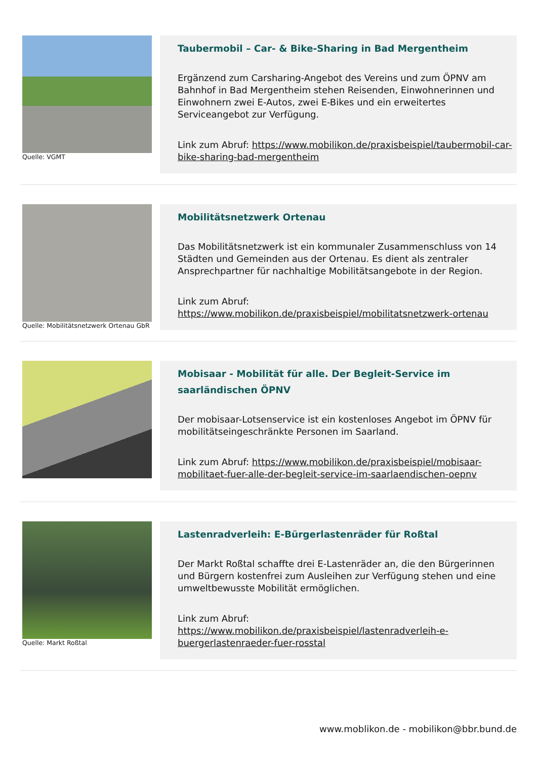Quelle: VGMT
Taubermobil – Car- & Bike-Sharing in Bad Mergentheim
Ergänzend zum Carsharing-Angebot des Vereins und zum ÖPNV am Bahnhof in Bad Mergentheim stehen Reisenden, Einwohnerinnen und Einwohnern zwei E-Autos, zwei E-Bikes und ein erweitertes Serviceangebot zur Verfügung.
Link zum Abruf: https://www.mobilikon.de/praxisbeispiel/taubermobil-car-bike-sharing-bad-mergentheim
Quelle: Mobilitätsnetzwerk Ortenau GbR
Mobilitätsnetzwerk Ortenau
Das Mobilitätsnetzwerk ist ein kommunaler Zusammenschluss von 14 Städten und Gemeinden aus der Ortenau. Es dient als zentraler Ansprechpartner für nachhaltige Mobilitätsangebote in der Region.
Link zum Abruf: https://www.mobilikon.de/praxisbeispiel/mobilitatsnetzwerk-ortenau
Mobisaar - Mobilität für alle. Der Begleit-Service im saarländischen ÖPNV
Der mobisaar-Lotsenservice ist ein kostenloses Angebot im ÖPNV für mobilitätseingeschränkte Personen im Saarland.
Link zum Abruf: https://www.mobilikon.de/praxisbeispiel/mobisaar-mobilitaet-fuer-alle-der-begleit-service-im-saarlaendischen-oepnv
Quelle: Markt Roßtal
Lastenradverleih: E-Bürgerlastenräder für Roßtal
Der Markt Roßtal schaffte drei E-Lastenräder an, die den Bürgerinnen und Bürgern kostenfrei zum Ausleihen zur Verfügung stehen und eine umweltbewusste Mobilität ermöglichen.
Link zum Abruf: https://www.mobilikon.de/praxisbeispiel/lastenradverleih-e-buergerlastenraeder-fuer-rosstal
www.moblikon.de - mobilikon@bbr.bund.de